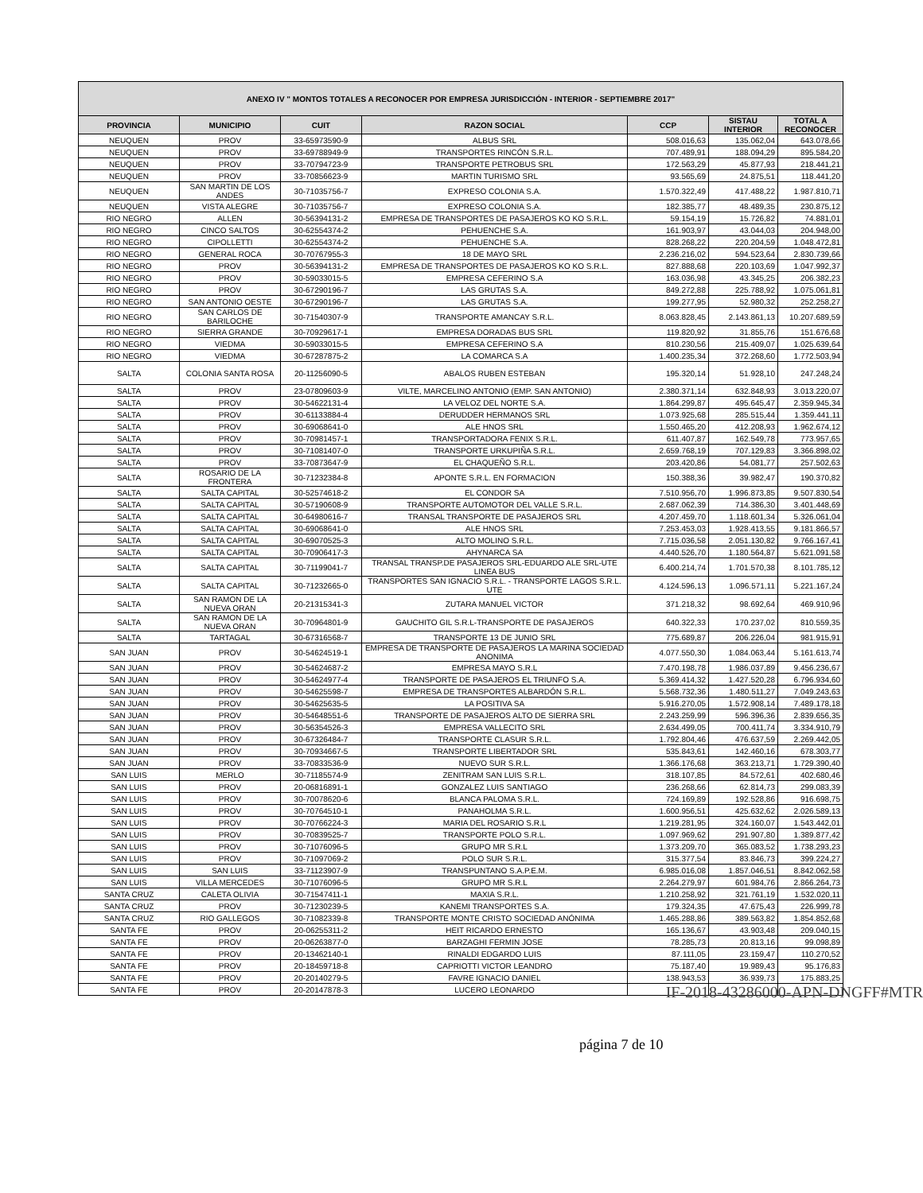| ANEXO IV " MONTOS TOTALES A RECONOCER POR EMPRESA JURISDICCIÓN - INTERIOR - SEPTIEMBRE 2017" | | | | | | |
| --- | --- | --- | --- | --- | --- | --- |
| PROVINCIA | MUNICIPIO | CUIT | RAZON SOCIAL | CCP | SISTAU INTERIOR | TOTAL A RECONOCER |
| NEUQUEN | PROV | 33-65973590-9 | ALBUS SRL | 508.016,63 | 135.062,04 | 643.078,66 |
| NEUQUEN | PROV | 33-69788949-9 | TRANSPORTES RINCÓN S.R.L. | 707.489,91 | 188.094,29 | 895.584,20 |
| NEUQUEN | PROV | 33-70794723-9 | TRANSPORTE PETROBUS SRL | 172.563,29 | 45.877,93 | 218.441,21 |
| NEUQUEN | PROV | 33-70856623-9 | MARTIN TURISMO SRL | 93.565,69 | 24.875,51 | 118.441,20 |
| NEUQUEN | SAN MARTIN DE LOS ANDES | 30-71035756-7 | EXPRESO COLONIA S.A. | 1.570.322,49 | 417.488,22 | 1.987.810,71 |
| NEUQUEN | VISTA ALEGRE | 30-71035756-7 | EXPRESO COLONIA S.A. | 182.385,77 | 48.489,35 | 230.875,12 |
| RIO NEGRO | ALLEN | 30-56394131-2 | EMPRESA DE TRANSPORTES DE PASAJEROS KO KO S.R.L. | 59.154,19 | 15.726,82 | 74.881,01 |
| RIO NEGRO | CINCO SALTOS | 30-62554374-2 | PEHUENCHE S.A. | 161.903,97 | 43.044,03 | 204.948,00 |
| RIO NEGRO | CIPOLLETTI | 30-62554374-2 | PEHUENCHE S.A. | 828.268,22 | 220.204,59 | 1.048.472,81 |
| RIO NEGRO | GENERAL ROCA | 30-70767955-3 | 18 DE MAYO SRL | 2.236.216,02 | 594.523,64 | 2.830.739,66 |
| RIO NEGRO | PROV | 30-56394131-2 | EMPRESA DE TRANSPORTES DE PASAJEROS KO KO S.R.L. | 827.888,68 | 220.103,69 | 1.047.992,37 |
| RIO NEGRO | PROV | 30-59033015-5 | EMPRESA CEFERINO S.A | 163.036,98 | 43.345,25 | 206.382,23 |
| RIO NEGRO | PROV | 30-67290196-7 | LAS GRUTAS S.A. | 849.272,88 | 225.788,92 | 1.075.061,81 |
| RIO NEGRO | SAN ANTONIO OESTE | 30-67290196-7 | LAS GRUTAS S.A. | 199.277,95 | 52.980,32 | 252.258,27 |
| RIO NEGRO | SAN CARLOS DE BARILOCHE | 30-71540307-9 | TRANSPORTE AMANCAY S.R.L. | 8.063.828,45 | 2.143.861,13 | 10.207.689,59 |
| RIO NEGRO | SIERRA GRANDE | 30-70929617-1 | EMPRESA DORADAS BUS SRL | 119.820,92 | 31.855,76 | 151.676,68 |
| RIO NEGRO | VIEDMA | 30-59033015-5 | EMPRESA CEFERINO S.A | 810.230,56 | 215.409,07 | 1.025.639,64 |
| RIO NEGRO | VIEDMA | 30-67287875-2 | LA COMARCA S.A | 1.400.235,34 | 372.268,60 | 1.772.503,94 |
| SALTA | COLONIA SANTA ROSA | 20-11256090-5 | ABALOS RUBEN ESTEBAN | 195.320,14 | 51.928,10 | 247.248,24 |
| SALTA | PROV | 23-07809603-9 | VILTE, MARCELINO ANTONIO (EMP. SAN ANTONIO) | 2.380.371,14 | 632.848,93 | 3.013.220,07 |
| SALTA | PROV | 30-54622131-4 | LA VELOZ DEL NORTE S.A. | 1.864.299,87 | 495.645,47 | 2.359.945,34 |
| SALTA | PROV | 30-61133884-4 | DERUDDER HERMANOS SRL | 1.073.925,68 | 285.515,44 | 1.359.441,11 |
| SALTA | PROV | 30-69068641-0 | ALE HNOS SRL | 1.550.465,20 | 412.208,93 | 1.962.674,12 |
| SALTA | PROV | 30-70981457-1 | TRANSPORTADORA FENIX S.R.L. | 611.407,87 | 162.549,78 | 773.957,65 |
| SALTA | PROV | 30-71081407-0 | TRANSPORTE URKUPIÑA S.R.L. | 2.659.768,19 | 707.129,83 | 3.366.898,02 |
| SALTA | PROV | 33-70873647-9 | EL CHAQUEÑO S.R.L. | 203.420,86 | 54.081,77 | 257.502,63 |
| SALTA | ROSARIO DE LA FRONTERA | 30-71232384-8 | APONTE S.R.L. EN FORMACION | 150.388,36 | 39.982,47 | 190.370,82 |
| SALTA | SALTA CAPITAL | 30-52574618-2 | EL CONDOR SA | 7.510.956,70 | 1.996.873,85 | 9.507.830,54 |
| SALTA | SALTA CAPITAL | 30-57190608-9 | TRANSPORTE AUTOMOTOR DEL VALLE S.R.L. | 2.687.062,39 | 714.386,30 | 3.401.448,69 |
| SALTA | SALTA CAPITAL | 30-64980616-7 | TRANSAL TRANSPORTE DE PASAJEROS SRL | 4.207.459,70 | 1.118.601,34 | 5.326.061,04 |
| SALTA | SALTA CAPITAL | 30-69068641-0 | ALE HNOS SRL | 7.253.453,03 | 1.928.413,55 | 9.181.866,57 |
| SALTA | SALTA CAPITAL | 30-69070525-3 | ALTO MOLINO S.R.L. | 7.715.036,58 | 2.051.130,82 | 9.766.167,41 |
| SALTA | SALTA CAPITAL | 30-70906417-3 | AHYNARCA SA | 4.440.526,70 | 1.180.564,87 | 5.621.091,58 |
| SALTA | SALTA CAPITAL | 30-71199041-7 | TRANSAL TRANSP.DE PASAJEROS SRL-EDUARDO ALE SRL-UTE LINEA BUS | 6.400.214,74 | 1.701.570,38 | 8.101.785,12 |
| SALTA | SALTA CAPITAL | 30-71232665-0 | TRANSPORTES SAN IGNACIO S.R.L. - TRANSPORTE LAGOS S.R.L. UTE | 4.124.596,13 | 1.096.571,11 | 5.221.167,24 |
| SALTA | SAN RAMON DE LA NUEVA ORAN | 20-21315341-3 | ZUTARA MANUEL VICTOR | 371.218,32 | 98.692,64 | 469.910,96 |
| SALTA | SAN RAMON DE LA NUEVA ORAN | 30-70964801-9 | GAUCHITO GIL S.R.L-TRANSPORTE DE PASAJEROS | 640.322,33 | 170.237,02 | 810.559,35 |
| SALTA | TARTAGAL | 30-67316568-7 | TRANSPORTE 13 DE JUNIO SRL | 775.689,87 | 206.226,04 | 981.915,91 |
| SAN JUAN | PROV | 30-54624519-1 | EMPRESA DE TRANSPORTE DE PASAJEROS LA MARINA SOCIEDAD ANONIMA | 4.077.550,30 | 1.084.063,44 | 5.161.613,74 |
| SAN JUAN | PROV | 30-54624687-2 | EMPRESA MAYO S.R.L | 7.470.198,78 | 1.986.037,89 | 9.456.236,67 |
| SAN JUAN | PROV | 30-54624977-4 | TRANSPORTE DE PASAJEROS EL TRIUNFO S.A. | 5.369.414,32 | 1.427.520,28 | 6.796.934,60 |
| SAN JUAN | PROV | 30-54625598-7 | EMPRESA DE TRANSPORTES ALBARDÓN S.R.L. | 5.568.732,36 | 1.480.511,27 | 7.049.243,63 |
| SAN JUAN | PROV | 30-54625635-5 | LA POSITIVA SA | 5.916.270,05 | 1.572.908,14 | 7.489.178,18 |
| SAN JUAN | PROV | 30-54648551-6 | TRANSPORTE DE PASAJEROS ALTO DE SIERRA SRL | 2.243.259,99 | 596.396,36 | 2.839.656,35 |
| SAN JUAN | PROV | 30-56354526-3 | EMPRESA VALLECITO SRL | 2.634.499,05 | 700.411,74 | 3.334.910,79 |
| SAN JUAN | PROV | 30-67326484-7 | TRANSPORTE CLASUR S.R.L. | 1.792.804,46 | 476.637,59 | 2.269.442,05 |
| SAN JUAN | PROV | 30-70934667-5 | TRANSPORTE LIBERTADOR SRL | 535.843,61 | 142.460,16 | 678.303,77 |
| SAN JUAN | PROV | 33-70833536-9 | NUEVO SUR S.R.L. | 1.366.176,68 | 363.213,71 | 1.729.390,40 |
| SAN LUIS | MERLO | 30-71185574-9 | ZENITRAM SAN LUIS S.R.L. | 318.107,85 | 84.572,61 | 402.680,46 |
| SAN LUIS | PROV | 20-06816891-1 | GONZALEZ LUIS SANTIAGO | 236.268,66 | 62.814,73 | 299.083,39 |
| SAN LUIS | PROV | 30-70078620-6 | BLANCA PALOMA S.R.L. | 724.169,89 | 192.528,86 | 916.698,75 |
| SAN LUIS | PROV | 30-70764510-1 | PANAHOLMA S.R.L. | 1.600.956,51 | 425.632,62 | 2.026.589,13 |
| SAN LUIS | PROV | 30-70766224-3 | MARIA DEL ROSARIO S.R.L | 1.219.281,95 | 324.160,07 | 1.543.442,01 |
| SAN LUIS | PROV | 30-70839525-7 | TRANSPORTE POLO S.R.L. | 1.097.969,62 | 291.907,80 | 1.389.877,42 |
| SAN LUIS | PROV | 30-71076096-5 | GRUPO MR S.R.L | 1.373.209,70 | 365.083,52 | 1.738.293,23 |
| SAN LUIS | PROV | 30-71097069-2 | POLO SUR S.R.L. | 315.377,54 | 83.846,73 | 399.224,27 |
| SAN LUIS | SAN LUIS | 33-71123907-9 | TRANSPUNTANO S.A.P.E.M. | 6.985.016,08 | 1.857.046,51 | 8.842.062,58 |
| SAN LUIS | VILLA MERCEDES | 30-71076096-5 | GRUPO MR S.R.L | 2.264.279,97 | 601.984,76 | 2.866.264,73 |
| SANTA CRUZ | CALETA OLIVIA | 30-71547411-1 | MAXIA S.R.L. | 1.210.258,92 | 321.761,19 | 1.532.020,11 |
| SANTA CRUZ | PROV | 30-71230239-5 | KANEMI TRANSPORTES S.A. | 179.324,35 | 47.675,43 | 226.999,78 |
| SANTA CRUZ | RIO GALLEGOS | 30-71082339-8 | TRANSPORTE MONTE CRISTO SOCIEDAD ANÓNIMA | 1.465.288,86 | 389.563,82 | 1.854.852,68 |
| SANTA FE | PROV | 20-06255311-2 | HEIT RICARDO ERNESTO | 165.136,67 | 43.903,48 | 209.040,15 |
| SANTA FE | PROV | 20-06263877-0 | BARZAGHI FERMIN JOSE | 78.285,73 | 20.813,16 | 99.098,89 |
| SANTA FE | PROV | 20-13462140-1 | RINALDI EDGARDO LUIS | 87.111,05 | 23.159,47 | 110.270,52 |
| SANTA FE | PROV | 20-18459718-8 | CAPRIOTTI VICTOR LEANDRO | 75.187,40 | 19.989,43 | 95.176,83 |
| SANTA FE | PROV | 20-20140279-5 | FAVRE IGNACIO DANIEL | 138.943,53 | 36.939,73 | 175.883,25 |
| SANTA FE | PROV | 20-20147878-3 | LUCERO LEONARDO | | | |
IF-2018-43286000-APN-DNGFF#MTR
página 7 de 10